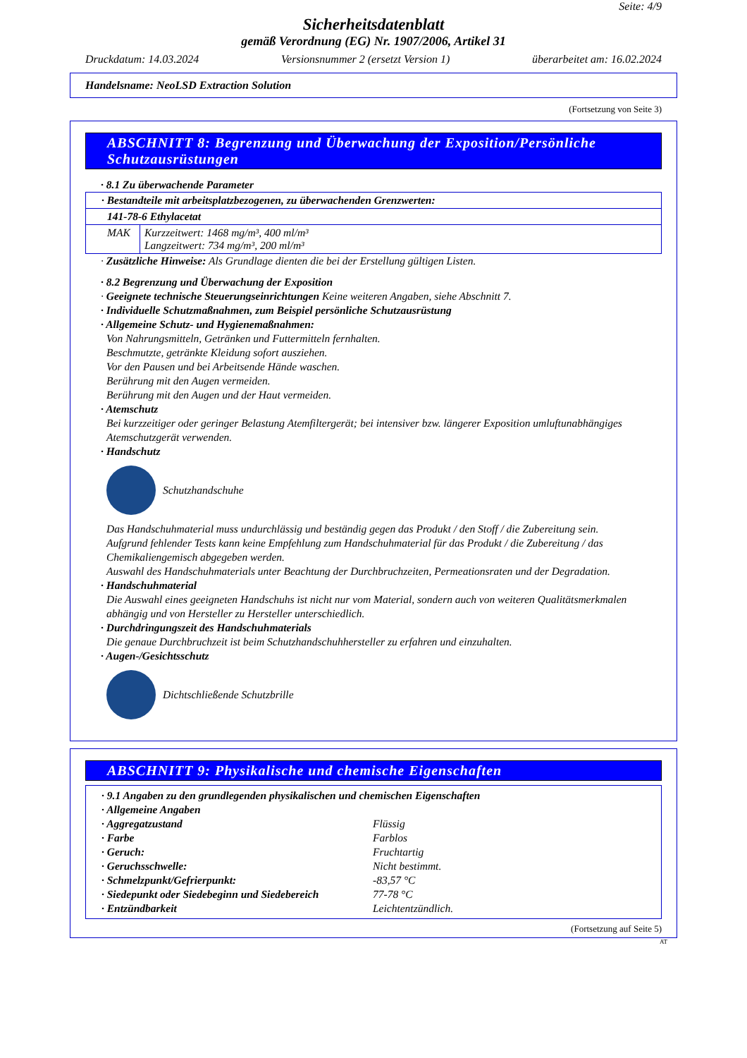Seite: 4/9
Sicherheitsdatenblatt
gemäß Verordnung (EG) Nr. 1907/2006, Artikel 31
Druckdatum: 14.03.2024 Versionsnummer 2 (ersetzt Version 1) überarbeitet am: 16.02.2024
Handelsname: NeoLSD Extraction Solution
(Fortsetzung von Seite 3)
ABSCHNITT 8: Begrenzung und Überwachung der Exposition/Persönliche Schutzausrüstungen
· 8.1 Zu überwachende Parameter
| · Bestandteile mit arbeitsplatzbezogenen, zu überwachenden Grenzwerten: | |
| 141-78-6 Ethylacetat | |
| MAK | Kurzzeitwert: 1468 mg/m³, 400 ml/m³ Langzeitwert: 734 mg/m³, 200 ml/m³ |
· Zusätzliche Hinweise: Als Grundlage dienten die bei der Erstellung gültigen Listen.
· 8.2 Begrenzung und Überwachung der Exposition
· Geeignete technische Steuerungseinrichtungen Keine weiteren Angaben, siehe Abschnitt 7.
· Individuelle Schutzmaßnahmen, zum Beispiel persönliche Schutzausrüstung
· Allgemeine Schutz- und Hygienemaßnahmen:
Von Nahrungsmitteln, Getränken und Futtermitteln fernhalten.
Beschmutzte, getränkte Kleidung sofort ausziehen.
Vor den Pausen und bei Arbeitsende Hände waschen.
Berührung mit den Augen vermeiden.
Berührung mit den Augen und der Haut vermeiden.
· Atemschutz
Bei kurzzeitiger oder geringer Belastung Atemfiltergerät; bei intensiver bzw. längerer Exposition umluftunabhängiges Atemschutzgerät verwenden.
· Handschutz
Schutzhandschuhe
Das Handschuhmaterial muss undurchlässig und beständig gegen das Produkt / den Stoff / die Zubereitung sein.
Aufgrund fehlender Tests kann keine Empfehlung zum Handschuhmaterial für das Produkt / die Zubereitung / das Chemikaliengemisch abgegeben werden.
Auswahl des Handschuhmaterials unter Beachtung der Durchbruchzeiten, Permeationsraten und der Degradation.
· Handschuhmaterial
Die Auswahl eines geeigneten Handschuhs ist nicht nur vom Material, sondern auch von weiteren Qualitätsmerkmalen abhängig und von Hersteller zu Hersteller unterschiedlich.
· Durchdringungszeit des Handschuhmaterials
Die genaue Durchbruchzeit ist beim Schutzhandschuhhersteller zu erfahren und einzuhalten.
· Augen-/Gesichtsschutz
Dichtschließende Schutzbrille
ABSCHNITT 9: Physikalische und chemische Eigenschaften
· 9.1 Angaben zu den grundlegenden physikalischen und chemischen Eigenschaften
· Allgemeine Angaben
| · Aggregatzustand | Flüssig |
| · Farbe | Farblos |
| · Geruch: | Fruchtartig |
| · Geruchsschwelle: | Nicht bestimmt. |
| · Schmelzpunkt/Gefrierpunkt: | -83,57 °C |
| · Siedepunkt oder Siedebeginn und Siedebereich | 77-78 °C |
| · Entzündbarkeit | Leichtentzündlich. |
(Fortsetzung auf Seite 5)
AT